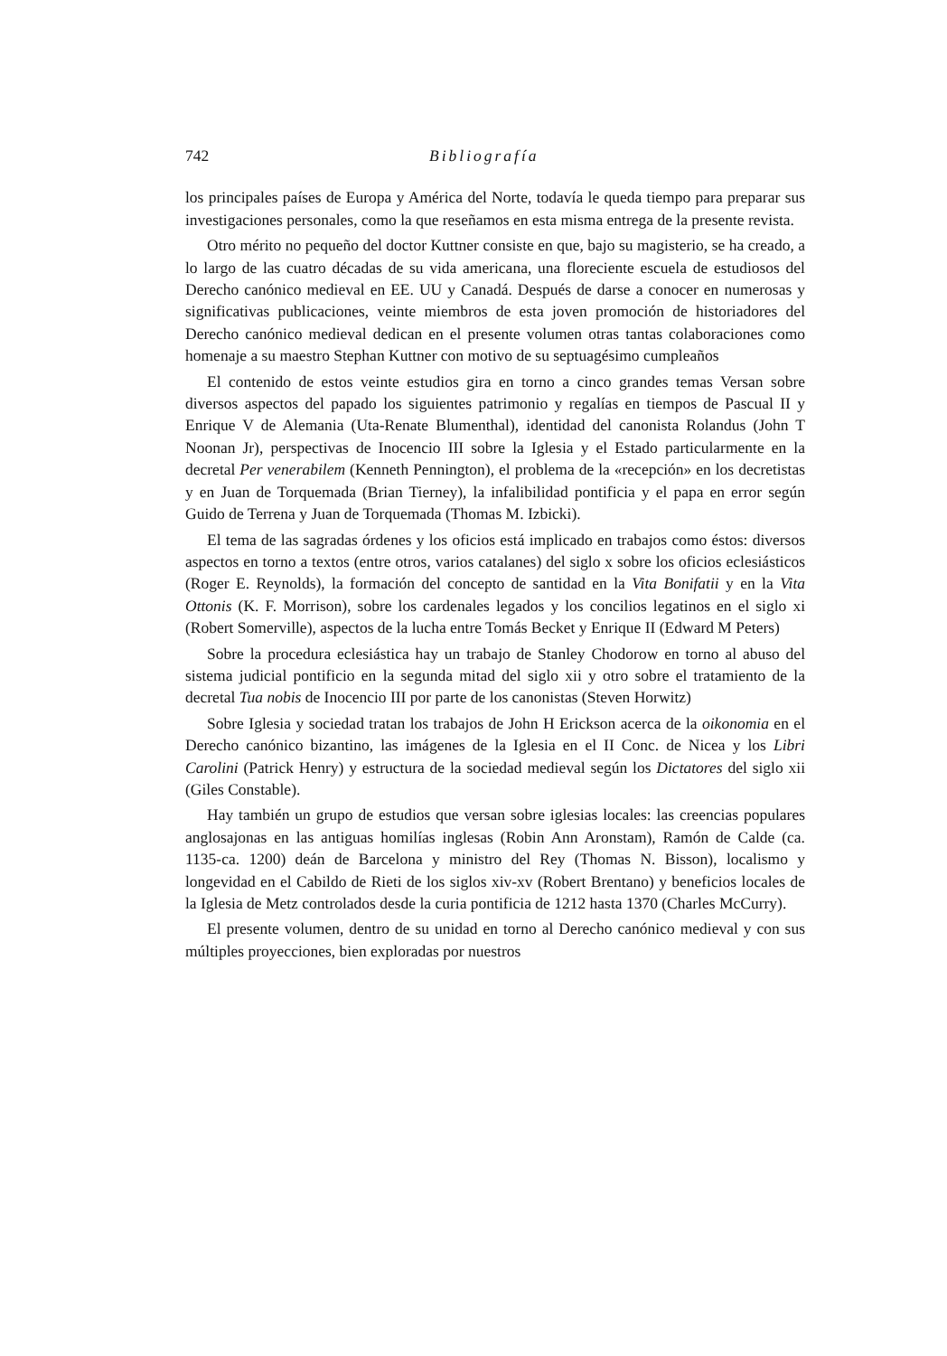742 Bibliografía
los principales países de Europa y América del Norte, todavía le queda tiempo para preparar sus investigaciones personales, como la que reseñamos en esta misma entrega de la presente revista.
Otro mérito no pequeño del doctor Kuttner consiste en que, bajo su magisterio, se ha creado, a lo largo de las cuatro décadas de su vida americana, una floreciente escuela de estudiosos del Derecho canónico medieval en EE. UU y Canadá. Después de darse a conocer en numerosas y significativas publicaciones, veinte miembros de esta joven promoción de historiadores del Derecho canónico medieval dedican en el presente volumen otras tantas colaboraciones como homenaje a su maestro Stephan Kuttner con motivo de su septuagésimo cumpleaños
El contenido de estos veinte estudios gira en torno a cinco grandes temas Versan sobre diversos aspectos del papado los siguientes patrimonio y regalías en tiempos de Pascual II y Enrique V de Alemania (Uta-Renate Blumenthal), identidad del canonista Rolandus (John T Noonan Jr), perspectivas de Inocencio III sobre la Iglesia y el Estado particularmente en la decretal Per venerabilem (Kenneth Pennington), el problema de la «recepción» en los decretistas y en Juan de Torquemada (Brian Tierney), la infalibilidad pontificia y el papa en error según Guido de Terrena y Juan de Torquemada (Thomas M. Izbicki).
El tema de las sagradas órdenes y los oficios está implicado en trabajos como éstos: diversos aspectos en torno a textos (entre otros, varios catalanes) del siglo x sobre los oficios eclesiásticos (Roger E. Reynolds), la formación del concepto de santidad en la Vita Bonifatii y en la Vita Ottonis (K. F. Morrison), sobre los cardenales legados y los concilios legatinos en el siglo xi (Robert Somerville), aspectos de la lucha entre Tomás Becket y Enrique II (Edward M Peters)
Sobre la procedura eclesiástica hay un trabajo de Stanley Chodorow en torno al abuso del sistema judicial pontificio en la segunda mitad del siglo xii y otro sobre el tratamiento de la decretal Tua nobis de Inocencio III por parte de los canonistas (Steven Horwitz)
Sobre Iglesia y sociedad tratan los trabajos de John H Erickson acerca de la oikonomia en el Derecho canónico bizantino, las imágenes de la Iglesia en el II Conc. de Nicea y los Libri Carolini (Patrick Henry) y estructura de la sociedad medieval según los Dictatores del siglo xii (Giles Constable).
Hay también un grupo de estudios que versan sobre iglesias locales: las creencias populares anglosajonas en las antiguas homilías inglesas (Robin Ann Aronstam), Ramón de Calde (ca. 1135-ca. 1200) deán de Barcelona y ministro del Rey (Thomas N. Bisson), localismo y longevidad en el Cabildo de Rieti de los siglos xiv-xv (Robert Brentano) y beneficios locales de la Iglesia de Metz controlados desde la curia pontificia de 1212 hasta 1370 (Charles McCurry).
El presente volumen, dentro de su unidad en torno al Derecho canónico medieval y con sus múltiples proyecciones, bien exploradas por nuestros